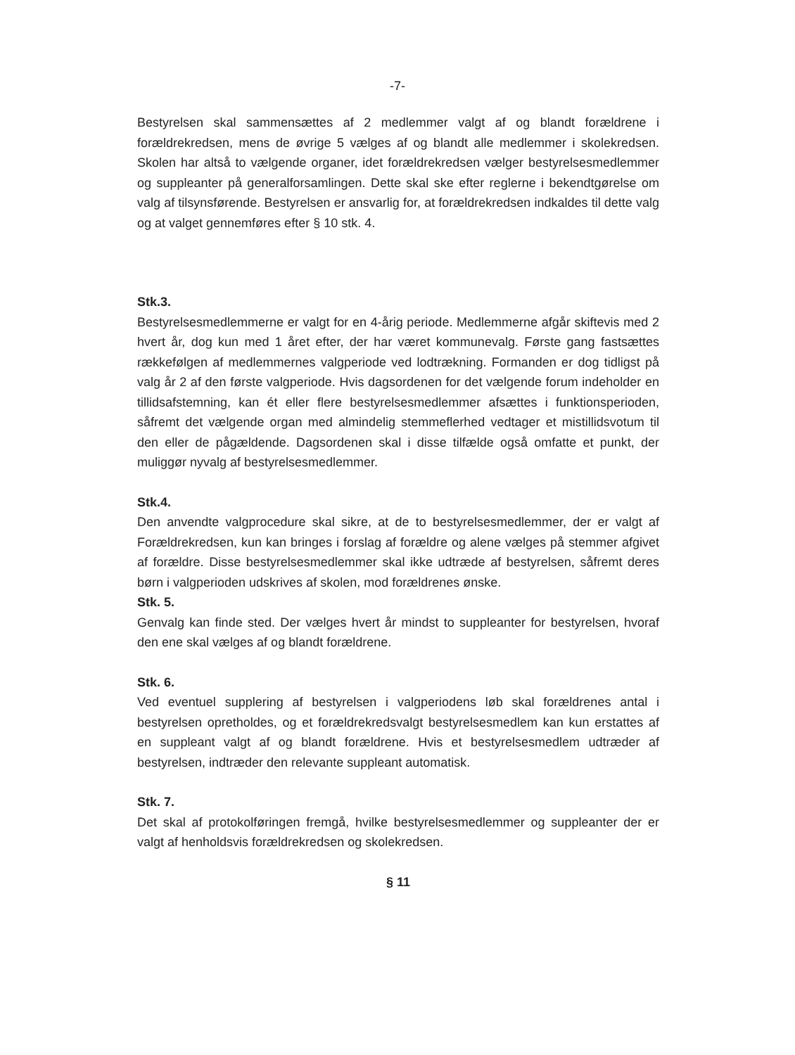-7-
Bestyrelsen skal sammensættes af 2 medlemmer valgt af og blandt forældrene i forældrekredsen, mens de øvrige 5 vælges af og blandt alle medlemmer i skolekredsen. Skolen har altså to vælgende organer, idet forældrekredsen vælger bestyrelsesmedlemmer og suppleanter på generalforsamlingen. Dette skal ske efter reglerne i bekendtgørelse om valg af tilsynsførende. Bestyrelsen er ansvarlig for, at forældrekredsen indkaldes til dette valg og at valget gennemføres efter § 10 stk. 4.
Stk.3.
Bestyrelsesmedlemmerne er valgt for en 4-årig periode. Medlemmerne afgår skiftevis med 2 hvert år, dog kun med 1 året efter, der har været kommunevalg. Første gang fastsættes rækkefølgen af medlemmernes valgperiode ved lodtrækning. Formanden er dog tidligst på valg år 2 af den første valgperiode. Hvis dagsordenen for det vælgende forum indeholder en tillidsafstemning, kan ét eller flere bestyrelsesmedlemmer afsættes i funktionsperioden, såfremt det vælgende organ med almindelig stemmeflerhed vedtager et mistillidsvotum til den eller de pågældende. Dagsordenen skal i disse tilfælde også omfatte et punkt, der muliggør nyvalg af bestyrelsesmedlemmer.
Stk.4.
Den anvendte valgprocedure skal sikre, at de to bestyrelsesmedlemmer, der er valgt af Forældrekredsen, kun kan bringes i forslag af forældre og alene vælges på stemmer afgivet af forældre. Disse bestyrelsesmedlemmer skal ikke udtræde af bestyrelsen, såfremt deres børn i valgperioden udskrives af skolen, mod forældrenes ønske.
Stk. 5.
Genvalg kan finde sted. Der vælges hvert år mindst to suppleanter for bestyrelsen, hvoraf den ene skal vælges af og blandt forældrene.
Stk. 6.
Ved eventuel supplering af bestyrelsen i valgperiodens løb skal forældrenes antal i bestyrelsen opretholdes, og et forældrekredsvalgt bestyrelsesmedlem kan kun erstattes af en suppleant valgt af og blandt forældrene. Hvis et bestyrelsesmedlem udtræder af bestyrelsen, indtræder den relevante suppleant automatisk.
Stk. 7.
Det skal af protokolføringen fremgå, hvilke bestyrelsesmedlemmer og suppleanter der er valgt af henholdsvis forældrekredsen og skolekredsen.
§ 11